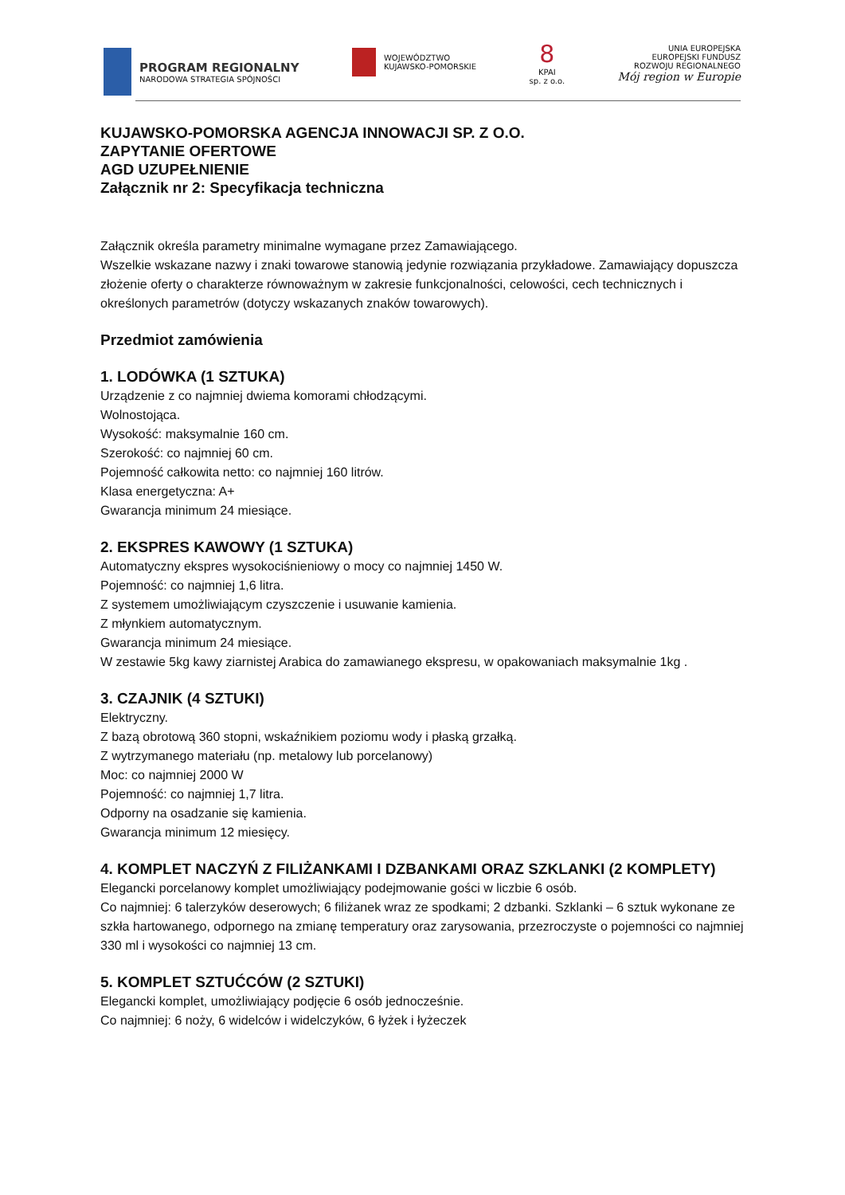PROGRAM REGIONALNY
NARODOWA STRATEGIA SPÓJNOŚCI
WOJEWÓDZTWO
KUJAWSKO-POMORSKIE
8
KPAI
sp. z o.o.
UNIA EUROPEJSKA
EUROPEJSKI FUNDUSZ
ROZWOJU REGIONALNEGO
Mój region w Europie
KUJAWSKO-POMORSKA AGENCJA INNOWACJI SP. Z O.O.
ZAPYTANIE OFERTOWE
AGD UZUPEŁNIENIE
Załącznik nr 2: Specyfikacja techniczna
Załącznik określa parametry minimalne wymagane przez Zamawiającego.
Wszelkie wskazane nazwy i znaki towarowe stanowią jedynie rozwiązania przykładowe. Zamawiający dopuszcza złożenie oferty o charakterze równoważnym w zakresie funkcjonalności, celowości, cech technicznych i określonych parametrów (dotyczy wskazanych znaków towarowych).
Przedmiot zamówienia
1. LODÓWKA (1 SZTUKA)
Urządzenie z co najmniej dwiema komorami chłodzącymi.
Wolnostojąca.
Wysokość: maksymalnie 160 cm.
Szerokość: co najmniej 60 cm.
Pojemność całkowita netto: co najmniej 160 litrów.
Klasa energetyczna: A+
Gwarancja minimum 24 miesiące.
2. EKSPRES KAWOWY (1 SZTUKA)
Automatyczny ekspres wysokociśnieniowy o mocy co najmniej 1450 W.
Pojemność: co najmniej 1,6 litra.
Z systemem umożliwiającym czyszczenie i usuwanie kamienia.
Z młynkiem automatycznym.
Gwarancja minimum 24 miesiące.
W zestawie 5kg kawy ziarnistej Arabica do zamawianego ekspresu, w opakowaniach maksymalnie 1kg .
3. CZAJNIK (4 SZTUKI)
Elektryczny.
Z bazą obrotową 360 stopni, wskaźnikiem poziomu wody i płaską grzałką.
Z wytrzymanego materiału (np. metalowy lub porcelanowy)
Moc: co najmniej 2000 W
Pojemność: co najmniej 1,7 litra.
Odporny na osadzanie się kamienia.
Gwarancja minimum 12 miesięcy.
4. KOMPLET NACZYŃ Z FILIŻANKAMI I DZBANKAMI ORAZ SZKLANKI (2 KOMPLETY)
Elegancki porcelanowy komplet umożliwiający podejmowanie gości w liczbie 6 osób.
Co najmniej: 6 talerzyków deserowych; 6 filiżanek wraz ze spodkami; 2 dzbanki. Szklanki – 6 sztuk wykonane ze szkła hartowanego, odpornego na zmianę temperatury oraz zarysowania, przezroczyste o pojemności co najmniej 330 ml i wysokości co najmniej 13 cm.
5. KOMPLET SZTUĆCÓW (2 SZTUKI)
Elegancki komplet, umożliwiający podjęcie 6 osób jednocześnie.
Co najmniej: 6 noży, 6 widelców i widelczyków, 6 łyżek i łyżeczek